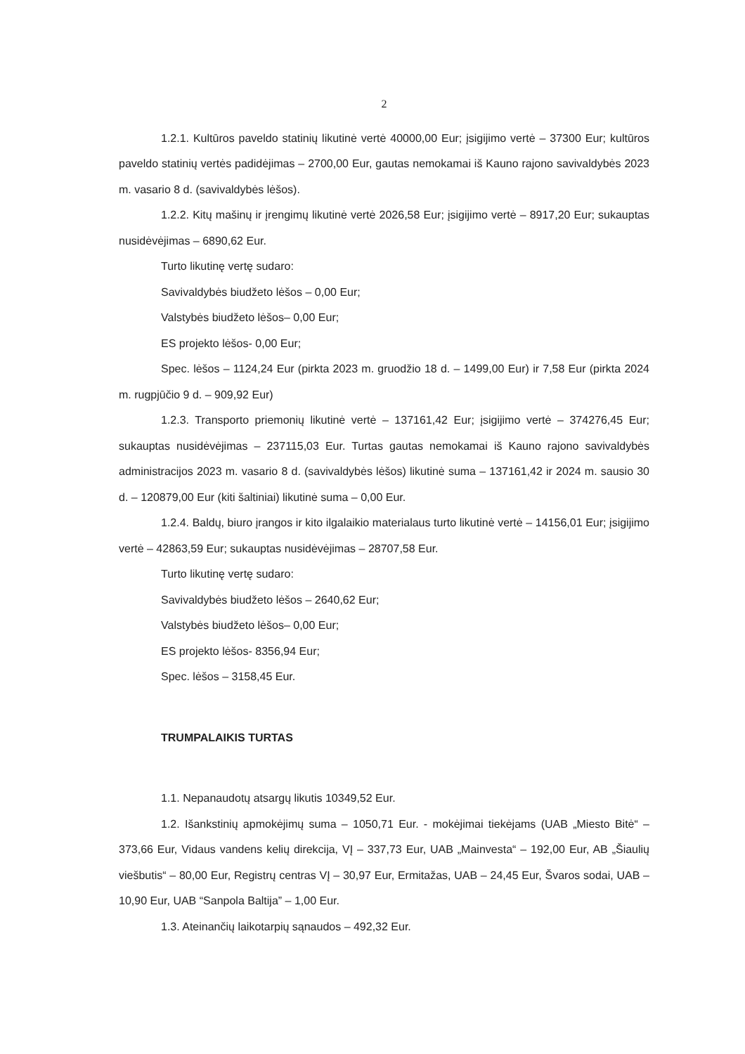2
1.2.1. Kultūros paveldo statinių likutinė vertė 40000,00 Eur; įsigijimo vertė – 37300 Eur; kultūros paveldo statinių vertės padidėjimas – 2700,00 Eur, gautas nemokamai iš Kauno rajono savivaldybės 2023 m. vasario 8 d. (savivaldybės lėšos).
1.2.2. Kitų mašinų ir įrengimų likutinė vertė 2026,58 Eur; įsigijimo vertė – 8917,20 Eur; sukauptas nusidėvėjimas – 6890,62 Eur.
Turto likutinę vertę sudaro:
Savivaldybės biudžeto lėšos – 0,00 Eur;
Valstybės biudžeto lėšos– 0,00 Eur;
ES projekto lėšos- 0,00 Eur;
Spec. lėšos – 1124,24 Eur (pirkta 2023 m. gruodžio 18 d. – 1499,00 Eur) ir 7,58 Eur (pirkta 2024 m. rugpjūčio 9 d. – 909,92 Eur)
1.2.3. Transporto priemonių likutinė vertė – 137161,42 Eur; įsigijimo vertė – 374276,45 Eur; sukauptas nusidėvėjimas – 237115,03 Eur. Turtas gautas nemokamai iš Kauno rajono savivaldybės administracijos 2023 m. vasario 8 d. (savivaldybės lėšos) likutinė suma – 137161,42 ir 2024 m. sausio 30 d. – 120879,00 Eur (kiti šaltiniai) likutinė suma – 0,00 Eur.
1.2.4. Baldų, biuro įrangos ir kito ilgalaikio materialaus turto likutinė vertė – 14156,01 Eur; įsigijimo vertė – 42863,59 Eur; sukauptas nusidėvėjimas – 28707,58 Eur.
Turto likutinę vertę sudaro:
Savivaldybės biudžeto lėšos – 2640,62 Eur;
Valstybės biudžeto lėšos– 0,00 Eur;
ES projekto lėšos- 8356,94 Eur;
Spec. lėšos – 3158,45 Eur.
TRUMPALAIKIS TURTAS
1.1. Nepanaudotų atsargų likutis 10349,52 Eur.
1.2. Išankstinių apmokėjimų suma – 1050,71 Eur. - mokėjimai tiekėjams (UAB „Miesto Bitė“ – 373,66 Eur, Vidaus vandens kelių direkcija, VĮ – 337,73 Eur, UAB „Mainvesta“ – 192,00 Eur, AB „Šiaulių viešbutis“ – 80,00 Eur, Registrų centras VĮ – 30,97 Eur, Ermitažas, UAB – 24,45 Eur, Švaros sodai, UAB – 10,90 Eur, UAB “Sanpola Baltija” – 1,00 Eur.
1.3. Ateinančių laikotarpių sąnaudos – 492,32 Eur.